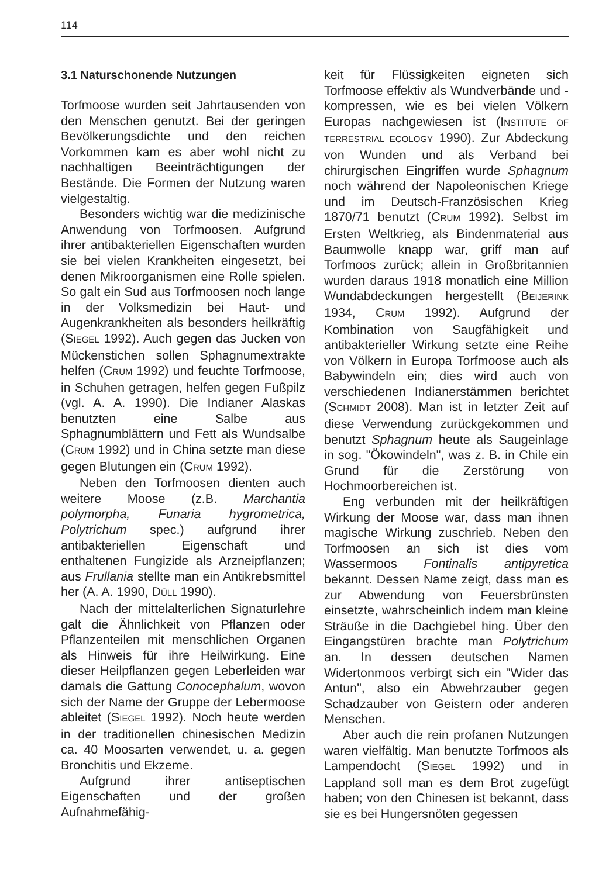114
3.1 Naturschonende Nutzungen
Torfmoose wurden seit Jahrtausenden von den Menschen genutzt. Bei der geringen Bevölkerungsdichte und den reichen Vorkommen kam es aber wohl nicht zu nachhaltigen Beeinträchtigungen der Bestände. Die Formen der Nutzung waren vielgestaltig.
Besonders wichtig war die medizinische Anwendung von Torfmoosen. Aufgrund ihrer antibakteriellen Eigenschaften wurden sie bei vielen Krankheiten eingesetzt, bei denen Mikroorganismen eine Rolle spielen. So galt ein Sud aus Torfmoosen noch lange in der Volksmedizin bei Haut- und Augenkrankheiten als besonders heilkräftig (SIEGEL 1992). Auch gegen das Jucken von Mückenstichen sollen Sphagnumextrakte helfen (CRUM 1992) und feuchte Torfmoose, in Schuhen getragen, helfen gegen Fußpilz (vgl. A. A. 1990). Die Indianer Alaskas benutzten eine Salbe aus Sphagnumblättern und Fett als Wundsalbe (CRUM 1992) und in China setzte man diese gegen Blutungen ein (CRUM 1992).
Neben den Torfmoosen dienten auch weitere Moose (z.B. Marchantia polymorpha, Funaria hygrometrica, Polytrichum spec.) aufgrund ihrer antibakteriellen Eigenschaft und enthaltenen Fungizide als Arzneipflanzen; aus Frullania stellte man ein Antikrebsmittel her (A. A. 1990, DÜLL 1990).
Nach der mittelalterlichen Signaturlehre galt die Ähnlichkeit von Pflanzen oder Pflanzenteilen mit menschlichen Organen als Hinweis für ihre Heilwirkung. Eine dieser Heilpflanzen gegen Leberleiden war damals die Gattung Conocephalum, wovon sich der Name der Gruppe der Lebermoose ableitet (SIEGEL 1992). Noch heute werden in der traditionellen chinesischen Medizin ca. 40 Moosarten verwendet, u. a. gegen Bronchitis und Ekzeme.
Aufgrund ihrer antiseptischen Eigenschaften und der großen Aufnahmefähig-
keit für Flüssigkeiten eigneten sich Torfmoose effektiv als Wundverbände und -kompressen, wie es bei vielen Völkern Europas nachgewiesen ist (INSTITUTE OF TERRESTRIAL ECOLOGY 1990). Zur Abdeckung von Wunden und als Verband bei chirurgischen Eingriffen wurde Sphagnum noch während der Napoleonischen Kriege und im Deutsch-Französischen Krieg 1870/71 benutzt (CRUM 1992). Selbst im Ersten Weltkrieg, als Bindenmaterial aus Baumwolle knapp war, griff man auf Torfmoos zurück; allein in Großbritannien wurden daraus 1918 monatlich eine Million Wundabdeckungen hergestellt (BEIJERINK 1934, CRUM 1992). Aufgrund der Kombination von Saugfähigkeit und antibakterieller Wirkung setzte eine Reihe von Völkern in Europa Torfmoose auch als Babywindeln ein; dies wird auch von verschiedenen Indianerstämmen berichtet (SCHMIDT 2008). Man ist in letzter Zeit auf diese Verwendung zurückgekommen und benutzt Sphagnum heute als Saugeinlage in sog. "Ökowindeln", was z. B. in Chile ein Grund für die Zerstörung von Hochmoorbereichen ist.
Eng verbunden mit der heilkräftigen Wirkung der Moose war, dass man ihnen magische Wirkung zuschrieb. Neben den Torfmoosen an sich ist dies vom Wassermoos Fontinalis antipyretica bekannt. Dessen Name zeigt, dass man es zur Abwendung von Feuersbrünsten einsetzte, wahrscheinlich indem man kleine Sträuße in die Dachgiebel hing. Über den Eingangstüren brachte man Polytrichum an. In dessen deutschen Namen Widertonmoos verbirgt sich ein "Wider das Antun", also ein Abwehrzauber gegen Schadzauber von Geistern oder anderen Menschen.
Aber auch die rein profanen Nutzungen waren vielfältig. Man benutzte Torfmoos als Lampendocht (SIEGEL 1992) und in Lappland soll man es dem Brot zugefügt haben; von den Chinesen ist bekannt, dass sie es bei Hungersnöten gegessen